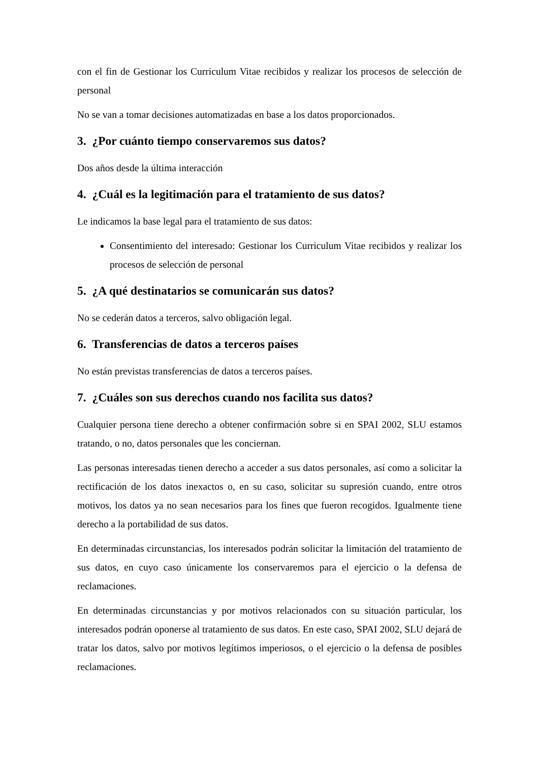con el fin de Gestionar los Curriculum Vitae recibidos y realizar los procesos de selección de personal
No se van a tomar decisiones automatizadas en base a los datos proporcionados.
3. ¿Por cuánto tiempo conservaremos sus datos?
Dos años desde la última interacción
4. ¿Cuál es la legitimación para el tratamiento de sus datos?
Le indicamos la base legal para el tratamiento de sus datos:
Consentimiento del interesado: Gestionar los Curriculum Vitae recibidos y realizar los procesos de selección de personal
5. ¿A qué destinatarios se comunicarán sus datos?
No se cederán datos a terceros, salvo obligación legal.
6. Transferencias de datos a terceros países
No están previstas transferencias de datos a terceros países.
7. ¿Cuáles son sus derechos cuando nos facilita sus datos?
Cualquier persona tiene derecho a obtener confirmación sobre si en SPAI 2002, SLU estamos tratando, o no, datos personales que les conciernan.
Las personas interesadas tienen derecho a acceder a sus datos personales, así como a solicitar la rectificación de los datos inexactos o, en su caso, solicitar su supresión cuando, entre otros motivos, los datos ya no sean necesarios para los fines que fueron recogidos. Igualmente tiene derecho a la portabilidad de sus datos.
En determinadas circunstancias, los interesados podrán solicitar la limitación del tratamiento de sus datos, en cuyo caso únicamente los conservaremos para el ejercicio o la defensa de reclamaciones.
En determinadas circunstancias y por motivos relacionados con su situación particular, los interesados podrán oponerse al tratamiento de sus datos. En este caso, SPAI 2002, SLU dejará de tratar los datos, salvo por motivos legítimos imperiosos, o el ejercicio o la defensa de posibles reclamaciones.